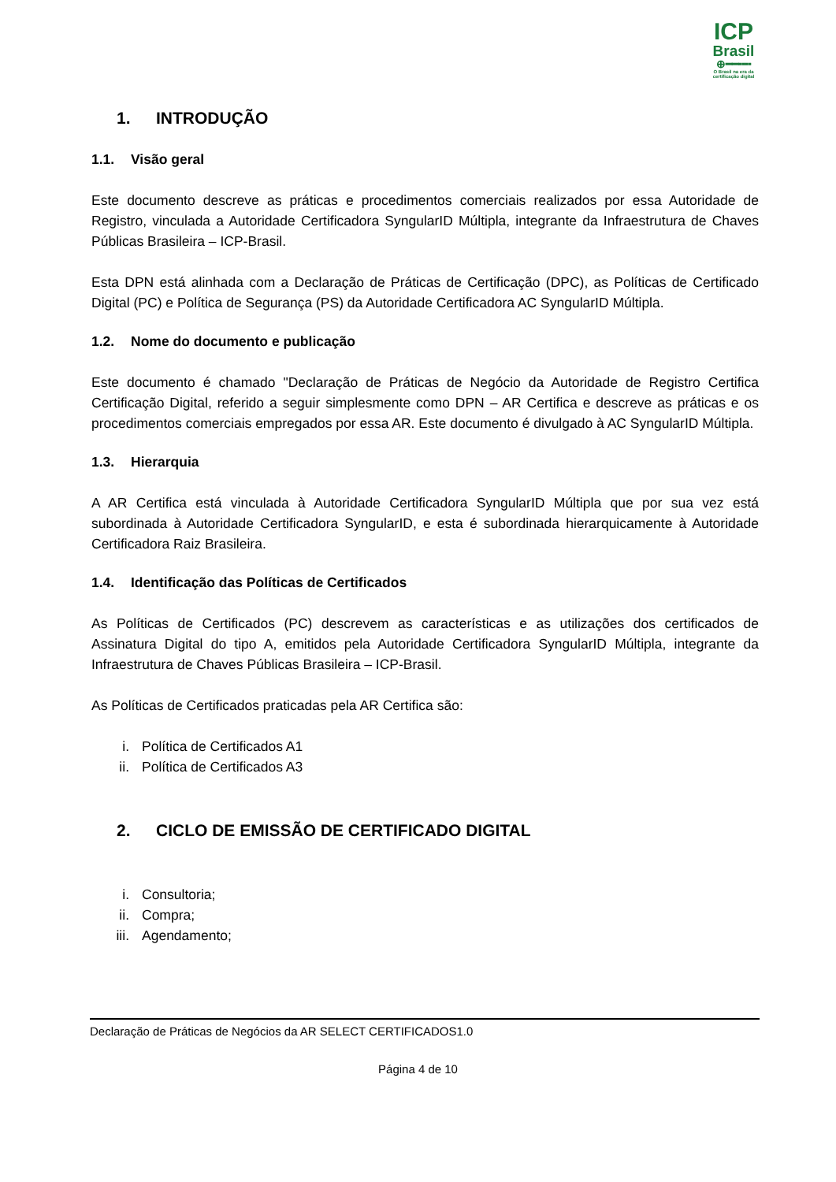ICP
Brasil
⊕━━╍╍
O Brasil na era da certificação digital
1. INTRODUÇÃO
1.1. Visão geral
Este documento descreve as práticas e procedimentos comerciais realizados por essa Autoridade de Registro, vinculada a Autoridade Certificadora SyngularID Múltipla, integrante da Infraestrutura de Chaves Públicas Brasileira – ICP-Brasil.
Esta DPN está alinhada com a Declaração de Práticas de Certificação (DPC), as Políticas de Certificado Digital (PC) e Política de Segurança (PS) da Autoridade Certificadora AC SyngularID Múltipla.
1.2. Nome do documento e publicação
Este documento é chamado "Declaração de Práticas de Negócio da Autoridade de Registro Certifica Certificação Digital, referido a seguir simplesmente como DPN – AR Certifica e descreve as práticas e os procedimentos comerciais empregados por essa AR. Este documento é divulgado à AC SyngularID Múltipla.
1.3. Hierarquia
A AR Certifica está vinculada à Autoridade Certificadora SyngularID Múltipla que por sua vez está subordinada à Autoridade Certificadora SyngularID, e esta é subordinada hierarquicamente à Autoridade Certificadora Raiz Brasileira.
1.4. Identificação das Políticas de Certificados
As Políticas de Certificados (PC) descrevem as características e as utilizações dos certificados de Assinatura Digital do tipo A, emitidos pela Autoridade Certificadora SyngularID Múltipla, integrante da Infraestrutura de Chaves Públicas Brasileira – ICP-Brasil.
As Políticas de Certificados praticadas pela AR Certifica são:
i. Política de Certificados A1
ii. Política de Certificados A3
2. CICLO DE EMISSÃO DE CERTIFICADO DIGITAL
i. Consultoria;
ii. Compra;
iii. Agendamento;
Declaração de Práticas de Negócios da AR SELECT CERTIFICADOS1.0
Página 4 de 10